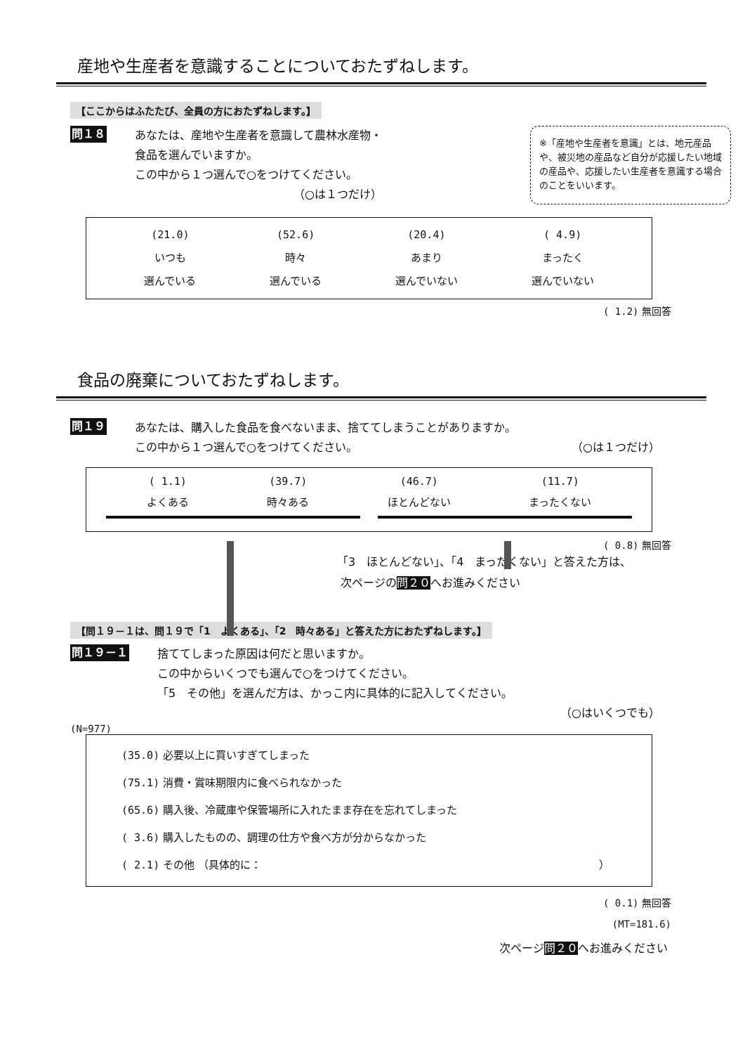産地や生産者を意識することについておたずねします。
【ここからはふたたび、全員の方におたずねします。】
問１８
あなたは、産地や生産者を意識して農林水産物・
食品を選んでいますか。
この中から１つ選んで○をつけてください。
（○は１つだけ）
※「産地や生産者を意識」とは、地元産品や、被災地の産品など自分が応援したい地域の産品や、応援したい生産者を意識する場合のことをいいます。
(21.0)
いつも
選んでいる
(52.6)
時々
選んでいる
(20.4)
あまり
選んでいない
( 4.9)
まったく
選んでいない
( 1.2) 無回答
食品の廃棄についておたずねします。
問１９
あなたは、購入した食品を食べないまま、捨ててしまうことがありますか。
この中から１つ選んで○をつけてください。 （○は１つだけ）
( 1.1)
よくある
(39.7)
時々ある
(46.7)
ほとんどない
(11.7)
まったくない
( 0.8) 無回答
「3　ほとんどない」、「4　まったくない」と答えた方は、
次ページの問２０へお進みください
【問１９－１は、問１９で「1　よくある」、「2　時々ある」と答えた方におたずねします。】
問１９－１
捨ててしまった原因は何だと思いますか。
この中からいくつでも選んで○をつけてください。
「5　その他」を選んだ方は、かっこ内に具体的に記入してください。
（○はいくつでも）
(N=977)
(35.0) 必要以上に買いすぎてしまった
(75.1) 消費・賞味期限内に食べられなかった
(65.6) 購入後、冷蔵庫や保管場所に入れたまま存在を忘れてしまった
( 3.6) 購入したものの、調理の仕方や食べ方が分からなかった
( 2.1) その他 （具体的に： ）
( 0.1) 無回答
(MT=181.6)
次ページ問２０へお進みください